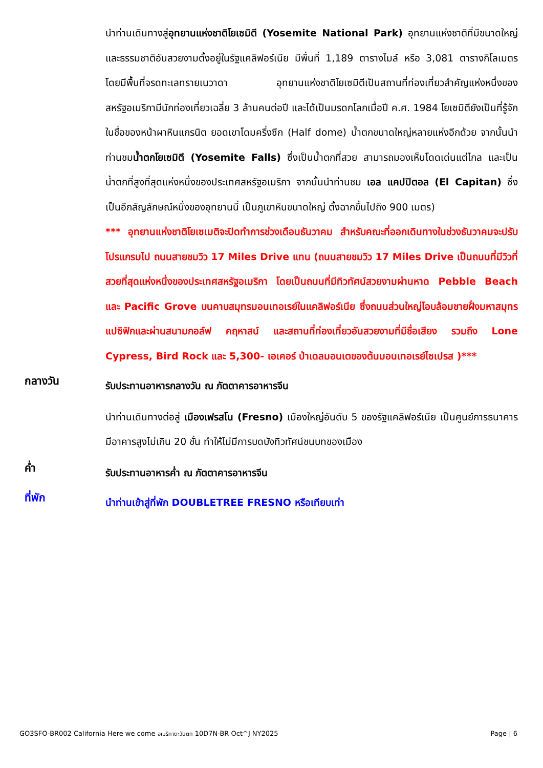นำท่านเดินทางสู่อุทยานแห่งชาติโยเซมิตี (Yosemite National Park) อุทยานแห่งชาติที่มีขนาดใหญ่ และธรรมชาติอันสวยงามตั้งอยู่ในรัฐแคลิฟอร์เนีย มีพื้นที่ 1,189 ตารางไมล์ หรือ 3,081 ตารางกิโลเมตร โดยมีพื้นที่จรดทะเลทรายเนวาดา อุทยานแห่งชาติโยเซมิตีเป็นสถานที่ท่องเที่ยวสำคัญแห่งหนึ่งของสหรัฐอเมริกามีนักท่องเที่ยวเฉลี่ย 3 ล้านคนต่อปี และได้เป็นมรดกโลกเมื่อปี ค.ศ. 1984 โยเซมิตียังเป็นที่รู้จักในชื่อของหน้าผาหินแกรนิต ยอดเขาโดมครึ่งซีก (Half dome) น้ำตกขนาดใหญ่หลายแห่งอีกด้วย จากนั้นนำท่านชมน้ำตกโยเซมิตี (Yosemite Falls) ซึ่งเป็นน้ำตกที่สวย สามารถมองเห็นโดดเด่นแต่ไกล และเป็นน้ำตกที่สูงที่สุดแห่งหนึ่งของประเทศสหรัฐอเมริกา จากนั้นนำท่านชม เอล แคปปิตอล (El Capitan) ซึ่งเป็นอีกสัญลักษณ์หนึ่งของอุทยานนี้ เป็นภูเขาหินขนาดใหญ่ ตั้งฉากขึ้นไปถึง 900 เมตร)
*** อุทยานแห่งชาติโยเซเมติจะปิดทำการช่วงเดือนธันวาคม สำหรับคณะที่ออกเดินทางในช่วงธันวาคมจะปรับโปรแกรมไป ถนนสายชมวิว 17 Miles Drive แทน (ถนนสายชมวิว 17 Miles Drive เป็นถนนที่มีวิวที่สวยที่สุดแห่งหนึ่งของประเทศสหรัฐอเมริกา โดยเป็นถนนที่มีทิวทัศน์สวยงามผ่านหาด Pebble Beach และ Pacific Grove บนคาบสมุทรมอนเทอเรย์ในแคลิฟอร์เนีย ซึ่งถนนส่วนใหญ่โอบล้อมชายฝั่งมหาสมุทรแปซิฟิกและผ่านสนามกอล์ฟ คฤหาสน์ และสถานที่ท่องเที่ยวอันสวยงามที่มีชื่อเสียง รวมถึง Lone Cypress, Bird Rock และ 5,300- เอเคอร์ ป่าเดลมอนเตของต้นมอนเทอเรย์ไซเปรส )***
กลางวัน
รับประทานอาหารกลางวัน ณ ภัตตาคารอาหารจีน
นำท่านเดินทางต่อสู่ เมืองเฟรสโน (Fresno) เมืองใหญ่อันดับ 5 ของรัฐแคลิฟอร์เนีย เป็นศูนย์การธนาคาร มีอาคารสูงไม่เกิน 20 ชั้น ทำให้ไม่มีการบดบังทิวทัศน์ชนบทของเมือง
ค่ำ
รับประทานอาหารค่ำ ณ ภัตตาคารอาหารจีน
ที่พัก
นำท่านเข้าสู่ที่พัก DOUBLETREE FRESNO หรือเทียบเท่า
GO3SFO-BR002 California Here we come อเมริกาตะวันตก 10D7N-BR Oct^J NY2025 Page | 6